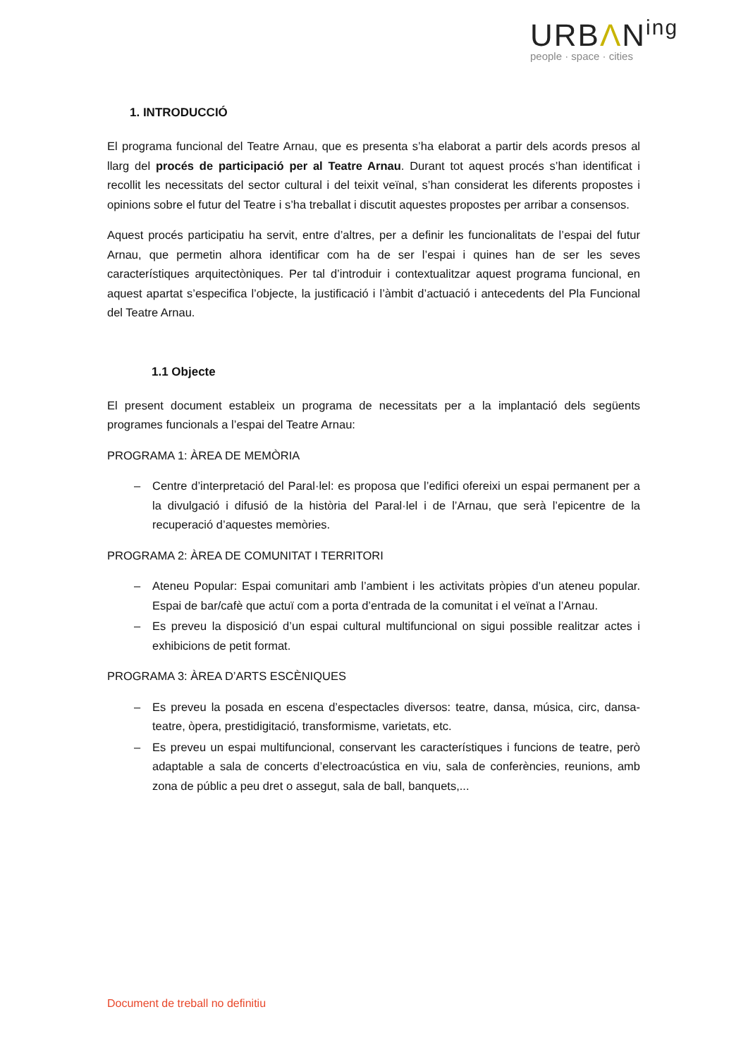URBΛN<sup>ing</sup>
people · space · cities
1. INTRODUCCIÓ
El programa funcional del Teatre Arnau, que es presenta s’ha elaborat a partir dels acords presos al llarg del procés de participació per al Teatre Arnau. Durant tot aquest procés s’han identificat i recollit les necessitats del sector cultural i del teixit veïnal, s’han considerat les diferents propostes i opinions sobre el futur del Teatre i s’ha treballat i discutit aquestes propostes per arribar a consensos.
Aquest procés participatiu ha servit, entre d’altres, per a definir les funcionalitats de l’espai del futur Arnau, que permetin alhora identificar com ha de ser l’espai i quines han de ser les seves característiques arquitectòniques. Per tal d’introduir i contextualitzar aquest programa funcional, en aquest apartat s’especifica l’objecte, la justificació i l’àmbit d’actuació i antecedents del Pla Funcional del Teatre Arnau.
1.1 Objecte
El present document estableix un programa de necessitats per a la implantació dels següents programes funcionals a l’espai del Teatre Arnau:
PROGRAMA 1: ÀREA DE MEMÒRIA
– Centre d’interpretació del Paral·lel: es proposa que l’edifici ofereixi un espai permanent per a la divulgació i difusió de la història del Paral·lel i de l’Arnau, que serà l’epicentre de la recuperació d’aquestes memòries.
PROGRAMA 2: ÀREA DE COMUNITAT I TERRITORI
– Ateneu Popular: Espai comunitari amb l’ambient i les activitats pròpies d’un ateneu popular. Espai de bar/cafè que actuï com a porta d’entrada de la comunitat i el veïnat a l’Arnau.
– Es preveu la disposició d’un espai cultural multifuncional on sigui possible realitzar actes i exhibicions de petit format.
PROGRAMA 3: ÀREA D’ARTS ESCÈNIQUES
– Es preveu la posada en escena d’espectacles diversos: teatre, dansa, música, circ, dansa-teatre, òpera, prestidigitació, transformisme, varietats, etc.
– Es preveu un espai multifuncional, conservant les característiques i funcions de teatre, però adaptable a sala de concerts d’electroacústica en viu, sala de conferències, reunions, amb zona de públic a peu dret o assegut, sala de ball, banquets,...
Document de treball no definitiu